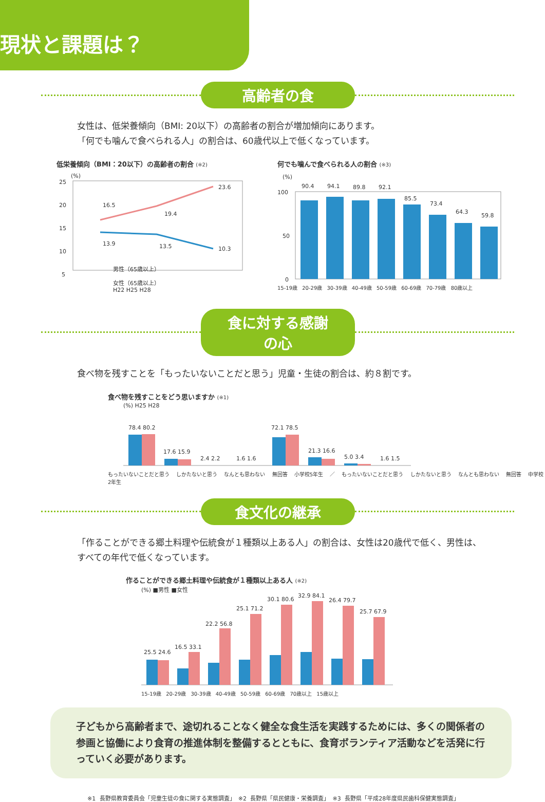現状と課題は？
高齢者の食
女性は、低栄養傾向（BMI: 20以下）の高齢者の割合が増加傾向にあります。
「何でも噛んで食べられる人」の割合は、60歳代以上で低くなっています。
低栄養傾向（BMI：20以下）の高齢者の割合 (※2)
(%)
25
20
15
10
5
16.5
19.4
23.6
13.9
13.5
10.3
男性（65歳以上）
女性（65歳以上）
H22 H25 H28
何でも噛んで食べられる人の割合 (※3)
(%)
100
50
0
90.4
94.1
89.8
92.1
85.5
73.4
64.3
59.8
15-19歳 20-29歳 30-39歳 40-49歳 50-59歳 60-69歳 70-79歳 80歳以上
食に対する感謝の心
食べ物を残すことを「もったいないことだと思う」児童・生徒の割合は、約８割です。
食べ物を残すことをどう思いますか (※1)
(%) H25 H28
78.4 80.2
17.6 15.9
2.4 2.2
1.6 1.6
72.1 78.5
21.3 16.6
5.0 3.4
1.6 1.5
もったいないことだと思う しかたないと思う なんとも思わない 無回答 小学校5年生 ／ もったいないことだと思う しかたないと思う なんとも思わない 無回答 中学校2年生
食文化の継承
「作ることができる郷土料理や伝統食が１種類以上ある人」の割合は、女性は20歳代で低く、男性は、すべての年代で低くなっています。
作ることができる郷土料理や伝統食が１種類以上ある人 (※2)
(%) ■男性 ■女性
25.5 24.6
16.5 33.1
22.2 56.8
25.1 71.2
30.1 80.6
32.9 84.1
26.4 79.7
25.7 67.9
15-19歳 20-29歳 30-39歳 40-49歳 50-59歳 60-69歳 70歳以上 15歳以上
子どもから高齢者まで、途切れることなく健全な食生活を実践するためには、多くの関係者の参画と協働により食育の推進体制を整備するとともに、食育ボランティア活動などを活発に行っていく必要があります。
※1 長野県教育委員会「児童生徒の食に関する実態調査」　※2 長野県「県民健康・栄養調査」　※3 長野県「平成28年度県民歯科保健実態調査」